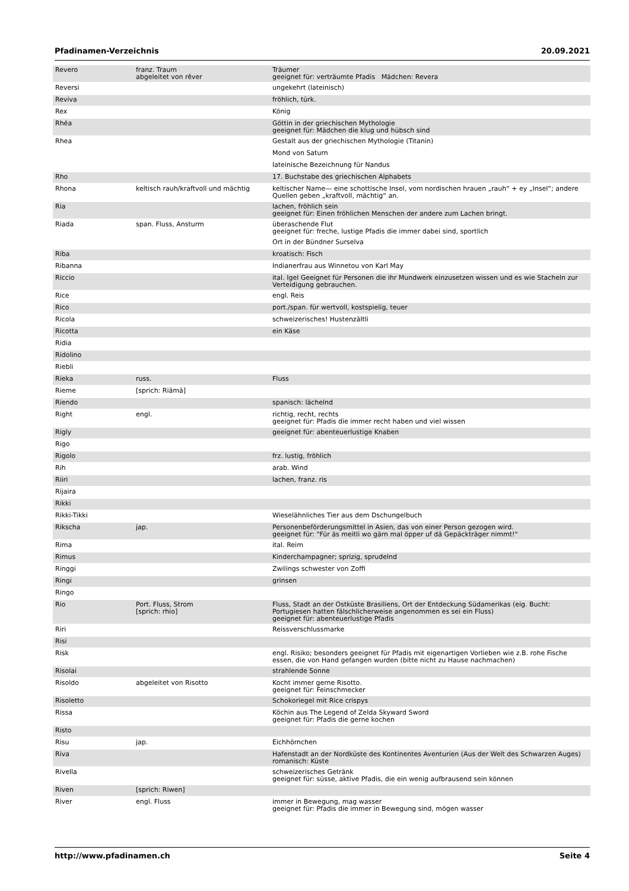Pfadinamen-Verzeichnis 20.09.2021
| Revero | franz. Traum abgeleitet von rêver | Träumer geeignet für: verträumte Pfadis Mädchen: Revera |
| Reversi | | ungekehrt (lateinisch) |
| Reviva | | fröhlich, türk. |
| Rex | | König |
| Rhéa | | Göttin in der griechischen Mythologie geeignet für: Mädchen die klug und hübsch sind |
| Rhea | | Gestalt aus der griechischen Mythologie (Titanin) |
| | | Mond von Saturn |
| | | lateinische Bezeichnung für Nandus |
| Rho | | 17. Buchstabe des griechischen Alphabets |
| Rhona | keltisch rauh/kraftvoll und mächtig | keltischer Name— eine schottische Insel, vom nordischen hrauen „rauh“ + ey „Insel“; andere Quellen geben „kraftvoll, mächtig“ an. |
| Ria | | lachen, fröhlich sein geeignet für: Einen fröhlichen Menschen der andere zum Lachen bringt. |
| Riada | span. Fluss, Ansturm | überaschende Flut geeignet für: freche, lustige Pfadis die immer dabei sind, sportlich |
| | | Ort in der Bündner Surselva |
| Riba | | kroatisch: Fisch |
| Ribanna | | Indianerfrau aus Winnetou von Karl May |
| Riccio | | ital. Igel Geeignet für Personen die ihr Mundwerk einzusetzen wissen und es wie Stacheln zur Verteidigung gebrauchen. |
| Rice | | engl. Reis |
| Rico | | port./span. für wertvoll, kostspielig, teuer |
| Ricola | | schweizerisches! Hustenzältli |
| Ricotta | | ein Käse |
| Ridia | | |
| Ridolino | | |
| Riebli | | |
| Rieka | russ. | Fluss |
| Rieme | [sprich: Riämä] | |
| Riendo | | spanisch: lächelnd |
| Right | engl. | richtig, recht, rechts geeignet für: Pfadis die immer recht haben und viel wissen |
| Rigly | | geeignet für: abenteuerlustige Knaben |
| Rigo | | |
| Rigolo | | frz. lustig, fröhlich |
| Rih | | arab. Wind |
| Riiri | | lachen, franz. ris |
| Rijaira | | |
| Rikki | | |
| Rikki-Tikki | | Wieselähnliches Tier aus dem Dschungelbuch |
| Rikscha | jap. | Personenbeförderungsmittel in Asien, das von einer Person gezogen wird. geeignet für: "Für äs meitli wo gärn mal öpper uf dä Gepäckträger nimmt!" |
| Rima | | ital. Reim |
| Rimus | | Kinderchampagner; sprizig, sprudelnd |
| Ringgi | | Zwilings schwester von Zoffi |
| Ringi | | grinsen |
| Ringo | | |
| Rio | Port. Fluss, Strom [sprich: rhio] | Fluss, Stadt an der Ostküste Brasiliens, Ort der Entdeckung Südamerikas (eig. Bucht: Portugiesen hatten fälschlicherweise angenommen es sei ein Fluss) geeignet für: abenteuerlustige Pfadis |
| Riri | | Reissverschlussmarke |
| Risi | | |
| Risk | | engl. Risiko; besonders geeignet für Pfadis mit eigenartigen Vorlieben wie z.B. rohe Fische essen, die von Hand gefangen wurden (bitte nicht zu Hause nachmachen) |
| Risolai | | strahlende Sonne |
| Risoldo | abgeleitet von Risotto | Kocht immer gerne Risotto. geeignet für: Feinschmecker |
| Risoletto | | Schokoriegel mit Rice crispys |
| Rissa | | Köchin aus The Legend of Zelda Skyward Sword geeignet für: Pfadis die gerne kochen |
| Risto | | |
| Risu | jap. | Eichhörnchen |
| Riva | | Hafenstadt an der Nordküste des Kontinentes Aventurien (Aus der Welt des Schwarzen Auges) romanisch: Küste |
| Rivella | | schweizerisches Getränk geeignet für: süsse, aktive Pfadis, die ein wenig aufbrausend sein können |
| Riven | [sprich: Riwen] | |
| River | engl. Fluss | immer in Bewegung, mag wasser geeignet für: Pfadis die immer in Bewegung sind, mögen wasser |
http://www.pfadinamen.ch Seite 4